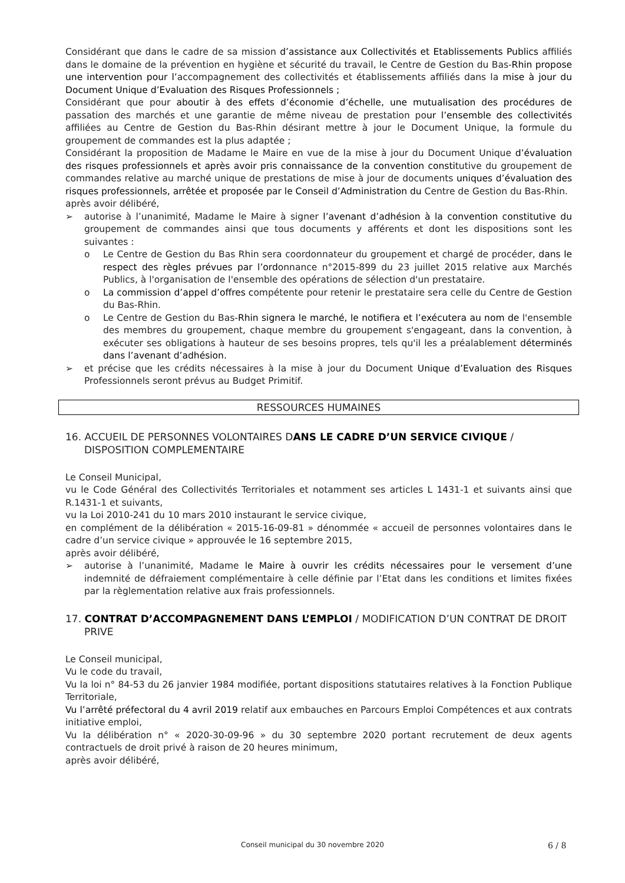Considérant que dans le cadre de sa mission d’assistance aux Collectivités et Etablissements Publics affiliés dans le domaine de la prévention en hygiène et sécurité du travail, le Centre de Gestion du Bas-Rhin propose une intervention pour l’accompagnement des collectivités et établissements affiliés dans la mise à jour du Document Unique d’Evaluation des Risques Professionnels ;
Considérant que pour aboutir à des effets d’économie d’échelle, une mutualisation des procédures de passation des marchés et une garantie de même niveau de prestation pour l’ensemble des collectivités affiliées au Centre de Gestion du Bas-Rhin désirant mettre à jour le Document Unique, la formule du groupement de commandes est la plus adaptée ;
Considérant la proposition de Madame le Maire en vue de la mise à jour du Document Unique d’évaluation des risques professionnels et après avoir pris connaissance de la convention constitutive du groupement de commandes relative au marché unique de prestations de mise à jour de documents uniques d’évaluation des risques professionnels, arrêtée et proposée par le Conseil d’Administration du Centre de Gestion du Bas-Rhin.
après avoir délibéré,
➢ autorise à l’unanimité, Madame le Maire à signer l’avenant d’adhésion à la convention constitutive du groupement de commandes ainsi que tous documents y afférents et dont les dispositions sont les suivantes :
o Le Centre de Gestion du Bas Rhin sera coordonnateur du groupement et chargé de procéder, dans le respect des règles prévues par l’ordonnance n°2015-899 du 23 juillet 2015 relative aux Marchés Publics, à l'organisation de l'ensemble des opérations de sélection d'un prestataire.
o La commission d’appel d’offres compétente pour retenir le prestataire sera celle du Centre de Gestion du Bas-Rhin.
o Le Centre de Gestion du Bas-Rhin signera le marché, le notifiera et l’exécutera au nom de l'ensemble des membres du groupement, chaque membre du groupement s'engageant, dans la convention, à exécuter ses obligations à hauteur de ses besoins propres, tels qu'il les a préalablement déterminés dans l’avenant d’adhésion.
➢ et précise que les crédits nécessaires à la mise à jour du Document Unique d’Evaluation des Risques Professionnels seront prévus au Budget Primitif.
RESSOURCES HUMAINES
16. ACCUEIL DE PERSONNES VOLONTAIRES DANS LE CADRE D’UN SERVICE CIVIQUE / DISPOSITION COMPLEMENTAIRE
Le Conseil Municipal,
vu le Code Général des Collectivités Territoriales et notamment ses articles L 1431-1 et suivants ainsi que R.1431-1 et suivants,
vu la Loi 2010-241 du 10 mars 2010 instaurant le service civique,
en complément de la délibération « 2015-16-09-81 » dénommée « accueil de personnes volontaires dans le cadre d’un service civique » approuvée le 16 septembre 2015,
après avoir délibéré,
➢ autorise à l’unanimité, Madame le Maire à ouvrir les crédits nécessaires pour le versement d’une indemnité de défraiement complémentaire à celle définie par l’Etat dans les conditions et limites fixées par la règlementation relative aux frais professionnels.
17. CONTRAT D’ACCOMPAGNEMENT DANS L’EMPLOI / MODIFICATION D’UN CONTRAT DE DROIT PRIVE
Le Conseil municipal,
Vu le code du travail,
Vu la loi n° 84-53 du 26 janvier 1984 modifiée, portant dispositions statutaires relatives à la Fonction Publique Territoriale,
Vu l’arrêté préfectoral du 4 avril 2019 relatif aux embauches en Parcours Emploi Compétences et aux contrats initiative emploi,
Vu la délibération n° « 2020-30-09-96 » du 30 septembre 2020 portant recrutement de deux agents contractuels de droit privé à raison de 20 heures minimum,
après avoir délibéré,
Conseil municipal du 30 novembre 2020 6 / 8